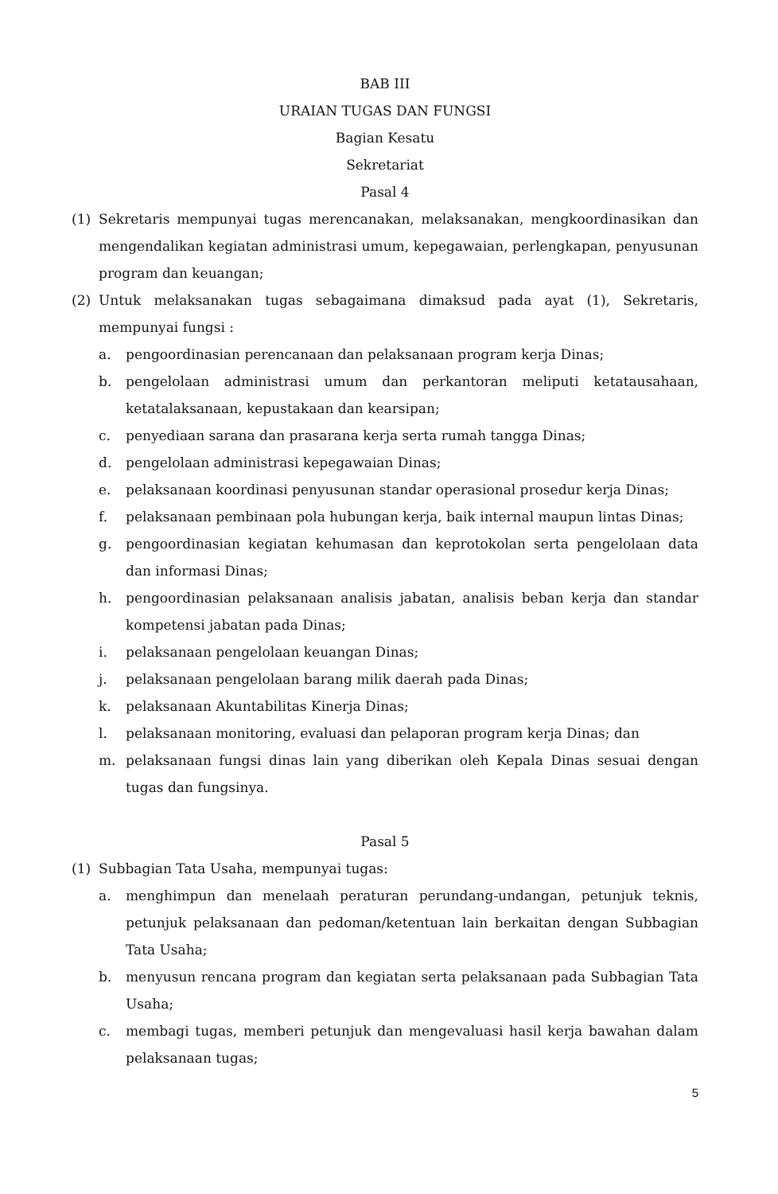BAB III
URAIAN TUGAS DAN FUNGSI
Bagian Kesatu
Sekretariat
Pasal 4
(1) Sekretaris mempunyai tugas merencanakan, melaksanakan, mengkoordinasikan dan mengendalikan kegiatan administrasi umum, kepegawaian, perlengkapan, penyusunan program dan keuangan;
(2) Untuk melaksanakan tugas sebagaimana dimaksud pada ayat (1), Sekretaris, mempunyai fungsi :
a. pengoordinasian perencanaan dan pelaksanaan program kerja Dinas;
b. pengelolaan administrasi umum dan perkantoran meliputi ketatausahaan, ketatalaksanaan, kepustakaan dan kearsipan;
c. penyediaan sarana dan prasarana kerja serta rumah tangga Dinas;
d. pengelolaan administrasi kepegawaian Dinas;
e. pelaksanaan koordinasi penyusunan standar operasional prosedur kerja Dinas;
f. pelaksanaan pembinaan pola hubungan kerja, baik internal maupun lintas Dinas;
g. pengoordinasian kegiatan kehumasan dan keprotokolan serta pengelolaan data dan informasi Dinas;
h. pengoordinasian pelaksanaan analisis jabatan, analisis beban kerja dan standar kompetensi jabatan pada Dinas;
i. pelaksanaan pengelolaan keuangan Dinas;
j. pelaksanaan pengelolaan barang milik daerah pada Dinas;
k. pelaksanaan Akuntabilitas Kinerja Dinas;
l. pelaksanaan monitoring, evaluasi dan pelaporan program kerja Dinas; dan
m. pelaksanaan fungsi dinas lain yang diberikan oleh Kepala Dinas sesuai dengan tugas dan fungsinya.
Pasal 5
(1) Subbagian Tata Usaha, mempunyai tugas:
a. menghimpun dan menelaah peraturan perundang-undangan, petunjuk teknis, petunjuk pelaksanaan dan pedoman/ketentuan lain berkaitan dengan Subbagian Tata Usaha;
b. menyusun rencana program dan kegiatan serta pelaksanaan pada Subbagian Tata Usaha;
c. membagi tugas, memberi petunjuk dan mengevaluasi hasil kerja bawahan dalam pelaksanaan tugas;
5